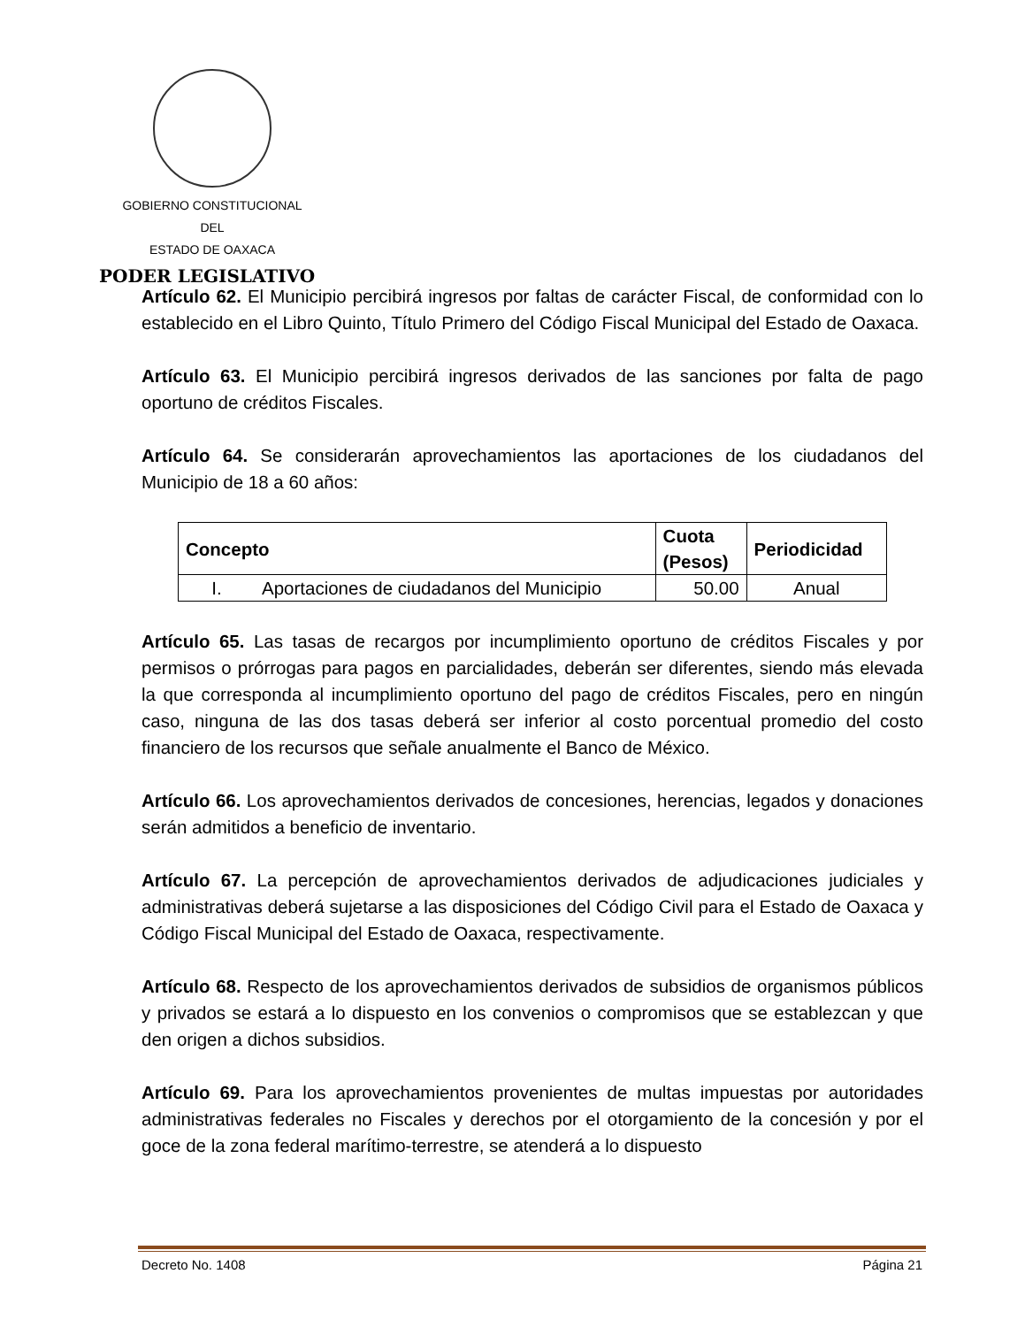GOBIERNO CONSTITUCIONAL
DEL
ESTADO DE OAXACA
PODER LEGISLATIVO
Artículo 62. El Municipio percibirá ingresos por faltas de carácter Fiscal, de conformidad con lo establecido en el Libro Quinto, Título Primero del Código Fiscal Municipal del Estado de Oaxaca.
Artículo 63. El Municipio percibirá ingresos derivados de las sanciones por falta de pago oportuno de créditos Fiscales.
Artículo 64. Se considerarán aprovechamientos las aportaciones de los ciudadanos del Municipio de 18 a 60 años:
| Concepto | | Cuota (Pesos) | Periodicidad |
| --- | --- | --- | --- |
| I. | Aportaciones de ciudadanos del Municipio | 50.00 | Anual |
Artículo 65. Las tasas de recargos por incumplimiento oportuno de créditos Fiscales y por permisos o prórrogas para pagos en parcialidades, deberán ser diferentes, siendo más elevada la que corresponda al incumplimiento oportuno del pago de créditos Fiscales, pero en ningún caso, ninguna de las dos tasas deberá ser inferior al costo porcentual promedio del costo financiero de los recursos que señale anualmente el Banco de México.
Artículo 66. Los aprovechamientos derivados de concesiones, herencias, legados y donaciones serán admitidos a beneficio de inventario.
Artículo 67. La percepción de aprovechamientos derivados de adjudicaciones judiciales y administrativas deberá sujetarse a las disposiciones del Código Civil para el Estado de Oaxaca y Código Fiscal Municipal del Estado de Oaxaca, respectivamente.
Artículo 68. Respecto de los aprovechamientos derivados de subsidios de organismos públicos y privados se estará a lo dispuesto en los convenios o compromisos que se establezcan y que den origen a dichos subsidios.
Artículo 69. Para los aprovechamientos provenientes de multas impuestas por autoridades administrativas federales no Fiscales y derechos por el otorgamiento de la concesión y por el goce de la zona federal marítimo-terrestre, se atenderá a lo dispuesto
Decreto No. 1408 Página 21